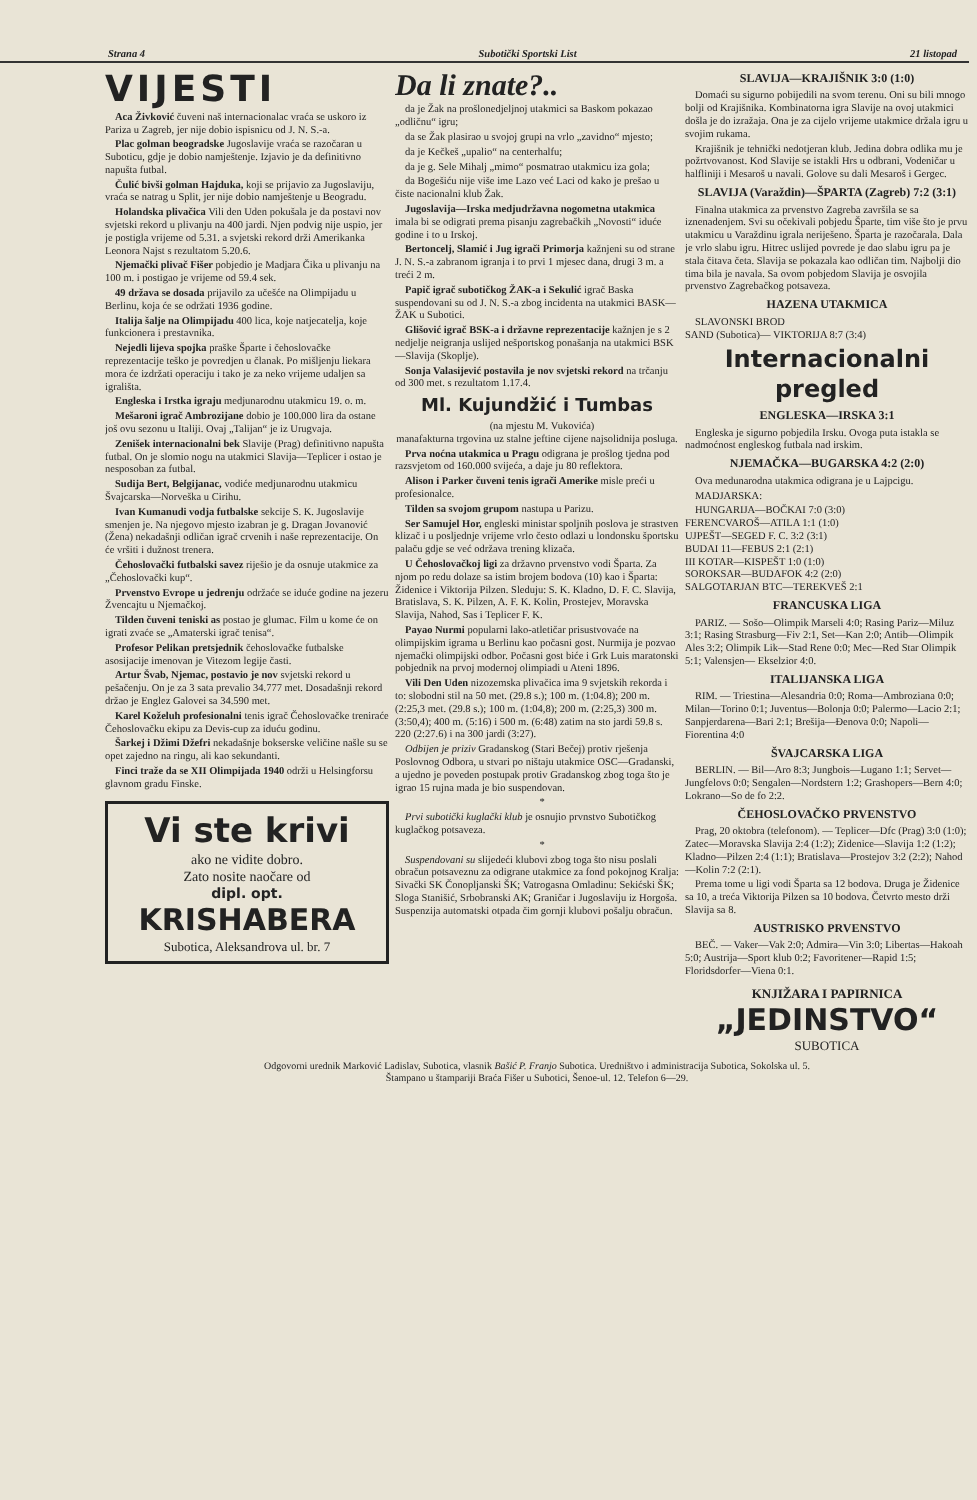Strana 4 Subotički Sportski List 21 listopad
VIJESTI
Aca Živković čuveni naš internacionalac vraća se uskoro iz Pariza u Zagreb, jer nije dobio ispisnicu od J. N. S.-a.
Plac golman beogradske Jugoslavije vraća se razočaran u Suboticu, gdje je dobio namještenje. Izjavio je da definitivno napušta futbal.
Čulić bivši golman Hajduka, koji se prijavio za Jugoslaviju, vraća se natrag u Split, jer nije dobio namještenje u Beogradu.
Holandska plivačica Vili den Uden pokušala je da postavi nov svjetski rekord u plivanju na 400 jardi. Njen podvig nije uspio, jer je postigla vrijeme od 5.31. a svjetski rekord drži Amerikanka Leonora Najst s rezultatom 5.20.6.
Njemački plivač Fišer pobjedio je Madjara Čika u plivanju na 100 m. i postigao je vrijeme od 59.4 sek.
49 država se dosada prijavilo za učešće na Olimpijadu u Berlinu, koja će se održati 1936 godine.
Italija šalje na Olimpijadu 400 lica, koje natjecatelja, koje funkcionera i prestavnika.
Nejedli lijeva spojka praške Šparte i čehoslovačke reprezentacije teško je povredjen u članak. Po mišljenju liekara mora će izdržati operaciju i tako je za neko vrijeme udaljen sa igrališta.
Engleska i Irstka igraju medjunarodnu utakmicu 19. o. m.
Mešaroni igrač Ambrozijane dobio je 100.000 lira da ostane još ovu sezonu u Italiji. Ovaj „Talijan“ je iz Urugvaja.
Zenišek internacionalni bek Slavije (Prag) definitivno napušta futbal. On je slomio nogu na utakmici Slavija—Teplicer i ostao je nesposoban za futbal.
Sudija Bert, Belgijanac, vodiće medjunarodnu utakmicu Švajcarska—Norveška u Cirihu.
Ivan Kumanudi vodja futbalske sekcije S. K. Jugoslavije smenjen je. Na njegovo mjesto izabran je g. Dragan Jovanović (Žena) nekadašnji odličan igrač crvenih i naše reprezentacije. On će vršiti i dužnost trenera.
Čehoslovački futbalski savez riješio je da osnuje utakmice za „Čehoslovački kup“.
Prvenstvo Evrope u jedrenju održaće se iduće godine na jezeru Žvencajtu u Njemačkoj.
Tilden čuveni teniski as postao je glumac. Film u kome će on igrati zvaće se „Amaterski igrač tenisa“.
Profesor Pelikan pretsjednik čehoslovačke futbalske asosijacije imenovan je Vitezom legije časti.
Artur Švab, Njemac, postavio je nov svjetski rekord u pešačenju. On je za 3 sata prevalio 34.777 met. Dosadašnji rekord držao je Englez Galovei sa 34.590 met.
Karel Koželuh profesionalni tenis igrač Čehoslovačke treniraće Čehoslovačku ekipu za Devis-cup za iduću godinu.
Šarkej i Džimi Džefri nekadašnje bokserske veličine našle su se opet zajedno na ringu, ali kao sekundanti.
Finci traže da se XII Olimpijada 1940 održi u Helsingforsu glavnom gradu Finske.
Vi ste krivi
ako ne vidite dobro.
Zato nosite naočare od
dipl. opt. KRISHABERA
Subotica, Aleksandrova ul. br. 7
Da li znate?..
da je Žak na prošlonedjeljnoj utakmici sa Baskom pokazao „odličnu“ igru;
da se Žak plasirao u svojoj grupi na vrlo „zavidno“ mjesto;
da je Kečkeš „upalio“ na centerhalfu;
da je g. Sele Mihalj „mimo“ posmatrao utakmicu iza gola;
da Bogešiću nije više ime Lazo već Laci od kako je prešao u čiste nacionalni klub Žak.
Jugoslavija—Irska medjudržavna nogometna utakmica imala bi se odigrati prema pisanju zagrebačkih „Novosti“ iduće godine i to u Irskoj.
Bertoncelj, Slamić i Jug igrači Primorja kažnjeni su od strane J. N. S.-a zabranom igranja i to prvi 1 mjesec dana, drugi 3 m. a treći 2 m.
Papič igrač subotičkog ŽAK-a i Sekulić igrač Baska suspendovani su od J. N. S.-a zbog incidenta na utakmici BASK—ŽAK u Subotici.
Glišović igrač BSK-a i državne reprezentacije kažnjen je s 2 nedjelje neigranja uslijed nešportskog ponašanja na utakmici BSK—Slavija (Skoplje).
Sonja Valasijević postavila je nov svjetski rekord na trčanju od 300 met. s rezultatom 1.17.4.
Ml. Kujundžić i Tumbas
(na mjestu M. Vukovića)
manafakturna trgovina uz stalne jeftine cijene najsolidnija posluga.
Prva noćna utakmica u Pragu odigrana je prošlog tjedna pod razsvjetom od 160.000 svijeća, a daje ju 80 reflektora.
Alison i Parker čuveni tenis igrači Amerike misle preći u profesionalce.
Tilden sa svojom grupom nastupa u Parizu.
Ser Samujel Hor, engleski ministar spoljnih poslova je strastven klizač i u posljednje vrijeme vrlo često odlazi u londonsku športsku palaču gdje se već održava trening klizača.
U Čehoslovačkoj ligi za državno prvenstvo vodi Šparta. Za njom po redu dolaze sa istim brojem bodova (10) kao i Šparta: Židenice i Viktorija Pilzen. Sleduju: S. K. Kladno, D. F. C. Slavija, Bratislava, S. K. Pilzen, A. F. K. Kolin, Prostejev, Moravska Slavija, Nahod, Sas i Teplicer F. K.
Payao Nurmi popularni lako-atletičar prisustvovaće na olimpijskim igrama u Berlinu kao počasni gost. Nurmija je pozvao njemački olimpijski odbor. Počasni gost biće i Grk Luis maratonski pobjednik na prvoj modernoj olimpiadi u Ateni 1896.
Vili Den Uden nizozemska plivačica ima 9 svjetskih rekorda i to: slobodni stil na 50 met. (29.8 s.); 100 m. (1:04.8); 200 m. (2:25,3 met. (29.8 s.); 100 m. (1:04,8); 200 m. (2:25,3) 300 m. (3:50,4); 400 m. (5:16) i 500 m. (6:48) zatim na sto jardi 59.8 s. 220 (2:27.6) i na 300 jardi (3:27).
Odbijen je priziv Gradanskog (Stari Bečej) protiv rješenja Poslovnog Odbora, u stvari po ništaju utakmice OSC—Gradanski, a ujedno je poveden postupak protiv Gradanskog zbog toga što je igrao 15 rujna mada je bio suspendovan.
*
Prvi subotički kuglački klub je osnujio prvnstvo Subotičkog kuglačkog potsaveza.
*
Suspendovani su slijedeći klubovi zbog toga što nisu poslali obračun potsaveznu za odigrane utakmice za fond pokojnog Kralja: Sivački SK Čonopljanski ŠK; Vatrogasna Omladinu: Sekićski ŠK; Sloga Stanišić, Srbobranski AK; Graničar i Jugoslaviju iz Horgoša. Suspenzija automatski otpada čim gornji klubovi pošalju obračun.
SLAVIJA—KRAJIŠNIK 3:0 (1:0)
Domaći su sigurno pobijedili na svom terenu. Oni su bili mnogo bolji od Krajišnika. Kombinatorna igra Slavije na ovoj utakmici došla je do izražaja. Ona je za cijelo vrijeme utakmice držala igru u svojim rukama.
Krajišnik je tehnički nedotjeran klub. Jedina dobra odlika mu je požrtvovanost. Kod Slavije se istakli Hrs u odbrani, Vodeničar u halfliniji i Mesaroš u navali. Golove su dali Mesaroš i Gergec.
SLAVIJA (Varaždin)—ŠPARTA (Zagreb) 7:2 (3:1)
Finalna utakmica za prvenstvo Zagreba završila se sa iznenadenjem. Svi su očekivali pobjedu Šparte, tim više što je prvu utakmicu u Varaždinu igrala neriješeno. Šparta je razočarala. Dala je vrlo slabu igru. Hitrec uslijed povrede je dao slabu igru pa je stala čitava četa. Slavija se pokazala kao odličan tim. Najbolji dio tima bila je navala. Sa ovom pobjedom Slavija je osvojila prvenstvo Zagrebačkog potsaveza.
HAZENA UTAKMICA
SLAVONSKI BROD
SAND (Subotica)— VIKTORIJA 8:7 (3:4)
Internacionalni pregled
ENGLESKA—IRSKA 3:1
Engleska je sigurno pobjedila Irsku. Ovoga puta istakla se nadmoćnost engleskog futbala nad irskim.
NJEMAČKA—BUGARSKA 4:2 (2:0)
Ova medunarodna utakmica odigrana je u Lajpcigu.
MADJARSKA:
HUNGARIJA—BOČKAI 7:0 (3:0)
FERENCVAROŠ—ATILA 1:1 (1:0)
UJPEŠT—SEGED F. C. 3:2 (3:1)
BUDAI 11—FEBUS 2:1 (2:1)
III KOTAR—KISPEŠT 1:0 (1:0)
SOROKSAR—BUDAFOK 4:2 (2:0)
SALGOTARJAN BTC—TEREKVEŠ 2:1
FRANCUSKA LIGA
PARIZ. — Sošo—Olimpik Marseli 4:0; Rasing Pariz—Miluz 3:1; Rasing Strasburg—Fiv 2:1, Set—Kan 2:0; Antib—Olimpik Ales 3:2; Olimpik Lik—Stad Rene 0:0; Mec—Red Star Olimpik 5:1; Valensjen— Ekselzior 4:0.
ITALIJANSKA LIGA
RIM. — Triestina—Alesandria 0:0; Roma—Ambroziana 0:0; Milan—Torino 0:1; Juventus—Bolonja 0:0; Palermo—Lacio 2:1; Sanpjerdarena—Bari 2:1; Brešija—Đenova 0:0; Napoli—Fiorentina 4:0
ŠVAJCARSKA LIGA
BERLIN. — Bil—Aro 8:3; Jungbois—Lugano 1:1; Servet—Jungfelovs 0:0; Sengalen—Nordstern 1:2; Grashopers—Bern 4:0; Lokrano—So de fo 2:2.
ČEHOSLOVAČKO PRVENSTVO
Prag, 20 oktobra (telefonom). — Teplicer—Dfc (Prag) 3:0 (1:0); Zatec—Moravska Slavija 2:4 (1:2); Zidenice—Slavija 1:2 (1:2); Kladno—Pilzen 2:4 (1:1); Bratislava—Prostejov 3:2 (2:2); Nahod—Kolin 7:2 (2:1).
Prema tome u ligi vodi Šparta sa 12 bodova. Druga je Židenice sa 10, a treća Viktorija Pilzen sa 10 bodova. Četvrto mesto drži Slavija sa 8.
AUSTRISKO PRVENSTVO
BEČ. — Vaker—Vak 2:0; Admira—Vin 3:0; Libertas—Hakoah 5:0; Austrija—Sport klub 0:2; Favoritener—Rapid 1:5; Floridsdorfer—Viena 0:1.
KNJIŽARA I PAPIRNICA
„JEDINSTVO“
SUBOTICA
Odgovorni urednik Marković Ladislav, Subotica, vlasnik Bašić P. Franjo Subotica. Uredništvo i administracija Subotica, Sokolska ul. 5.
Štampano u štampariji Braća Fišer u Subotici, Šenoe-ul. 12. Telefon 6—29.